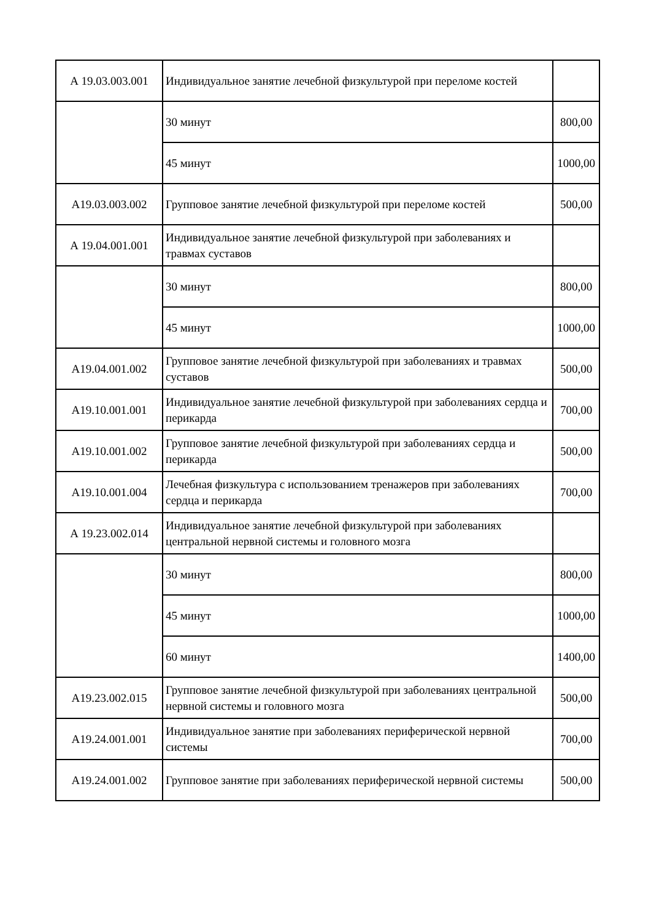| А 19.03.003.001 | Индивидуальное занятие лечебной физкультурой при переломе костей | |
| | 30 минут | 800,00 |
| | 45 минут | 1000,00 |
| А19.03.003.002 | Групповое занятие лечебной физкультурой при переломе костей | 500,00 |
| А 19.04.001.001 | Индивидуальное занятие лечебной физкультурой при заболеваниях и травмах суставов | |
| | 30 минут | 800,00 |
| | 45 минут | 1000,00 |
| А19.04.001.002 | Групповое занятие лечебной физкультурой при заболеваниях и травмах суставов | 500,00 |
| А19.10.001.001 | Индивидуальное занятие лечебной физкультурой при заболеваниях сердца и перикарда | 700,00 |
| А19.10.001.002 | Групповое занятие лечебной физкультурой при заболеваниях сердца и перикарда | 500,00 |
| А19.10.001.004 | Лечебная физкультура с использованием тренажеров при заболеваниях сердца и перикарда | 700,00 |
| А 19.23.002.014 | Индивидуальное занятие лечебной физкультурой при заболеваниях центральной нервной системы и головного мозга | |
| | 30 минут | 800,00 |
| | 45 минут | 1000,00 |
| | 60 минут | 1400,00 |
| А19.23.002.015 | Групповое занятие лечебной физкультурой при заболеваниях центральной нервной системы и головного мозга | 500,00 |
| А19.24.001.001 | Индивидуальное занятие при заболеваниях периферической нервной системы | 700,00 |
| А19.24.001.002 | Групповое занятие при заболеваниях периферической нервной системы | 500,00 |